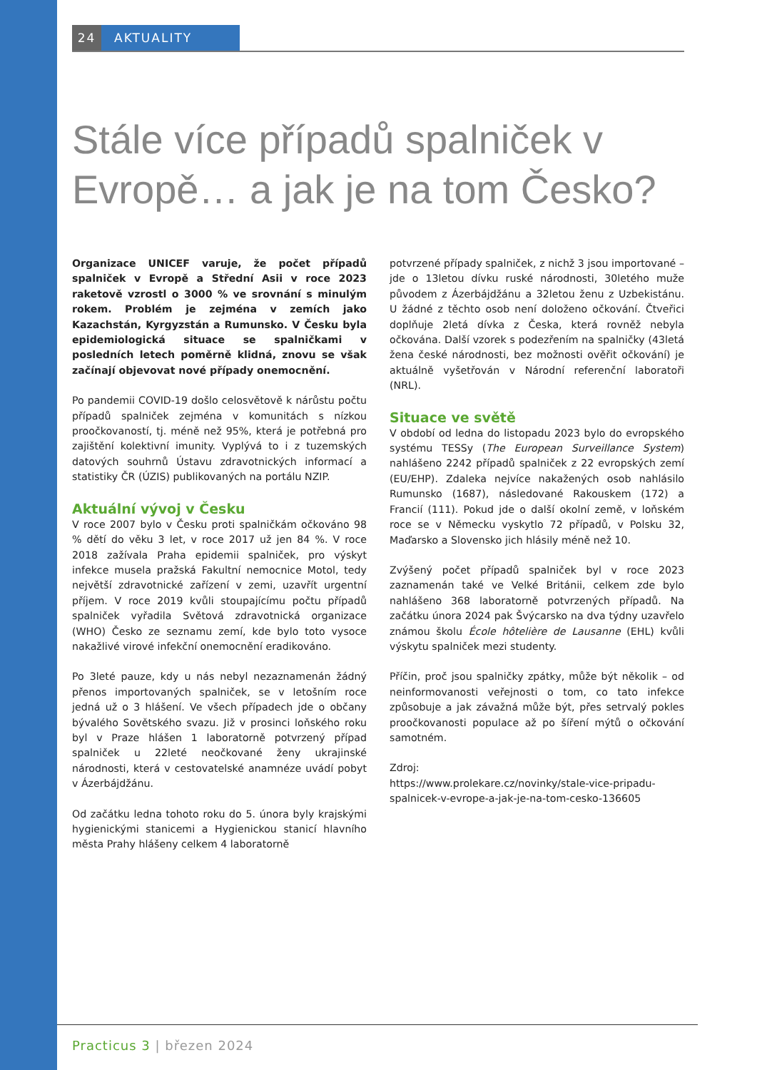24 AKTUALITY
Stále více případů spalniček v Evropě… a jak je na tom Česko?
Organizace UNICEF varuje, že počet případů spalniček v Evropě a Střední Asii v roce 2023 raketově vzrostl o 3000 % ve srovnání s minulým rokem. Problém je zejména v zemích jako Kazachstán, Kyrgyzstán a Rumunsko. V Česku byla epidemiologická situace se spalničkami v posledních letech poměrně klidná, znovu se však začínají objevovat nové případy onemocnění.
Po pandemii COVID-19 došlo celosvětově k nárůstu počtu případů spalniček zejména v komunitách s nízkou proočkovaností, tj. méně než 95%, která je potřebná pro zajištění kolektivní imunity. Vyplývá to i z tuzemských datových souhrnů Ústavu zdravotnických informací a statistiky ČR (ÚZIS) publikovaných na portálu NZIP.
Aktuální vývoj v Česku
V roce 2007 bylo v Česku proti spalničkám očkováno 98 % dětí do věku 3 let, v roce 2017 už jen 84 %. V roce 2018 zažívala Praha epidemii spalniček, pro výskyt infekce musela pražská Fakultní nemocnice Motol, tedy největší zdravotnické zařízení v zemi, uzavřít urgentní příjem. V roce 2019 kvůli stoupajícímu počtu případů spalniček vyřadila Světová zdravotnická organizace (WHO) Česko ze seznamu zemí, kde bylo toto vysoce nakažlivé virové infekční onemocnění eradikováno.
Po 3leté pauze, kdy u nás nebyl nezaznamenán žádný přenos importovaných spalniček, se v letošním roce jedná už o 3 hlášení. Ve všech případech jde o občany bývalého Sovětského svazu. Již v prosinci loňského roku byl v Praze hlášen 1 laboratorně potvrzený případ spalniček u 22leté neočkované ženy ukrajinské národnosti, která v cestovatelské anamnéze uvádí pobyt v Ázerbájdžánu.
Od začátku ledna tohoto roku do 5. února byly krajskými hygienickými stanicemi a Hygienickou stanicí hlavního města Prahy hlášeny celkem 4 laboratorně
potvrzené případy spalniček, z nichž 3 jsou importované – jde o 13letou dívku ruské národnosti, 30letého muže původem z Ázerbájdžánu a 32letou ženu z Uzbekistánu. U žádné z těchto osob není doloženo očkování. Čtveřici doplňuje 2letá dívka z Česka, která rovněž nebyla očkována. Další vzorek s podezřením na spalničky (43letá žena české národnosti, bez možnosti ověřit očkování) je aktuálně vyšetřován v Národní referenční laboratoři (NRL).
Situace ve světě
V období od ledna do listopadu 2023 bylo do evropského systému TESSy (The European Surveillance System) nahlášeno 2242 případů spalniček z 22 evropských zemí (EU/EHP). Zdaleka nejvíce nakažených osob nahlásilo Rumunsko (1687), následované Rakouskem (172) a Francií (111). Pokud jde o další okolní země, v loňském roce se v Německu vyskytlo 72 případů, v Polsku 32, Maďarsko a Slovensko jich hlásily méně než 10.
Zvýšený počet případů spalniček byl v roce 2023 zaznamenán také ve Velké Británii, celkem zde bylo nahlášeno 368 laboratorně potvrzených případů. Na začátku února 2024 pak Švýcarsko na dva týdny uzavřelo známou školu École hôtelière de Lausanne (EHL) kvůli výskytu spalniček mezi studenty.
Příčin, proč jsou spalničky zpátky, může být několik – od neinformovanosti veřejnosti o tom, co tato infekce způsobuje a jak závažná může být, přes setrvalý pokles proočkovanosti populace až po šíření mýtů o očkování samotném.
Zdroj:
https://www.prolekare.cz/novinky/stale-vice-pripadu-spalnicek-v-evrope-a-jak-je-na-tom-cesko-136605
Practicus 3 | březen 2024